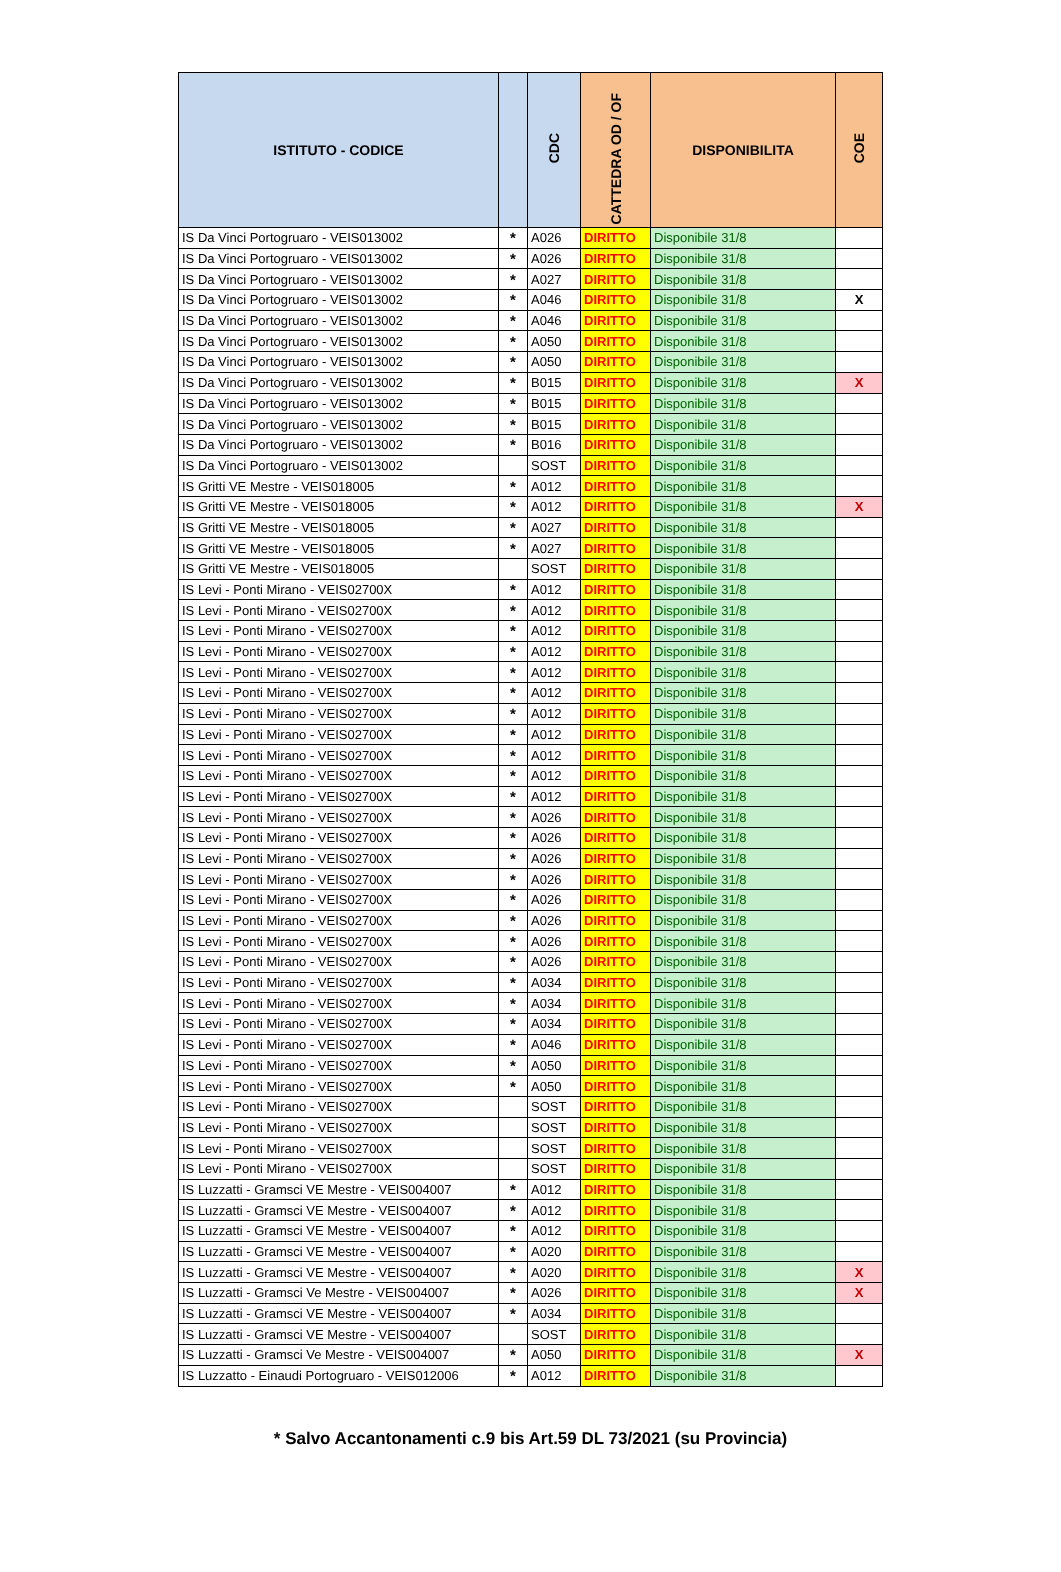| ISTITUTO - CODICE | | CDC | CATTEDRA OD / OF | DISPONIBILITA | COE |
| --- | --- | --- | --- | --- | --- |
| IS Da Vinci Portogruaro - VEIS013002 | * | A026 | DIRITTO | Disponibile 31/8 | |
| IS Da Vinci Portogruaro - VEIS013002 | * | A026 | DIRITTO | Disponibile 31/8 | |
| IS Da Vinci Portogruaro - VEIS013002 | * | A027 | DIRITTO | Disponibile 31/8 | |
| IS Da Vinci Portogruaro - VEIS013002 | * | A046 | DIRITTO | Disponibile 31/8 | X |
| IS Da Vinci Portogruaro - VEIS013002 | * | A046 | DIRITTO | Disponibile 31/8 | |
| IS Da Vinci Portogruaro - VEIS013002 | * | A050 | DIRITTO | Disponibile 31/8 | |
| IS Da Vinci Portogruaro - VEIS013002 | * | A050 | DIRITTO | Disponibile 31/8 | |
| IS Da Vinci Portogruaro - VEIS013002 | * | B015 | DIRITTO | Disponibile 31/8 | X |
| IS Da Vinci Portogruaro - VEIS013002 | * | B015 | DIRITTO | Disponibile 31/8 | |
| IS Da Vinci Portogruaro - VEIS013002 | * | B015 | DIRITTO | Disponibile 31/8 | |
| IS Da Vinci Portogruaro - VEIS013002 | * | B016 | DIRITTO | Disponibile 31/8 | |
| IS Da Vinci Portogruaro - VEIS013002 | | SOST | DIRITTO | Disponibile 31/8 | |
| IS Gritti VE Mestre - VEIS018005 | * | A012 | DIRITTO | Disponibile 31/8 | |
| IS Gritti VE Mestre - VEIS018005 | * | A012 | DIRITTO | Disponibile 31/8 | X |
| IS Gritti VE Mestre - VEIS018005 | * | A027 | DIRITTO | Disponibile 31/8 | |
| IS Gritti VE Mestre - VEIS018005 | * | A027 | DIRITTO | Disponibile 31/8 | |
| IS Gritti VE Mestre - VEIS018005 | | SOST | DIRITTO | Disponibile 31/8 | |
| IS Levi - Ponti Mirano - VEIS02700X | * | A012 | DIRITTO | Disponibile 31/8 | |
| IS Levi - Ponti Mirano - VEIS02700X | * | A012 | DIRITTO | Disponibile 31/8 | |
| IS Levi - Ponti Mirano - VEIS02700X | * | A012 | DIRITTO | Disponibile 31/8 | |
| IS Levi - Ponti Mirano - VEIS02700X | * | A012 | DIRITTO | Disponibile 31/8 | |
| IS Levi - Ponti Mirano - VEIS02700X | * | A012 | DIRITTO | Disponibile 31/8 | |
| IS Levi - Ponti Mirano - VEIS02700X | * | A012 | DIRITTO | Disponibile 31/8 | |
| IS Levi - Ponti Mirano - VEIS02700X | * | A012 | DIRITTO | Disponibile 31/8 | |
| IS Levi - Ponti Mirano - VEIS02700X | * | A012 | DIRITTO | Disponibile 31/8 | |
| IS Levi - Ponti Mirano - VEIS02700X | * | A012 | DIRITTO | Disponibile 31/8 | |
| IS Levi - Ponti Mirano - VEIS02700X | * | A012 | DIRITTO | Disponibile 31/8 | |
| IS Levi - Ponti Mirano - VEIS02700X | * | A012 | DIRITTO | Disponibile 31/8 | |
| IS Levi - Ponti Mirano - VEIS02700X | * | A026 | DIRITTO | Disponibile 31/8 | |
| IS Levi - Ponti Mirano - VEIS02700X | * | A026 | DIRITTO | Disponibile 31/8 | |
| IS Levi - Ponti Mirano - VEIS02700X | * | A026 | DIRITTO | Disponibile 31/8 | |
| IS Levi - Ponti Mirano - VEIS02700X | * | A026 | DIRITTO | Disponibile 31/8 | |
| IS Levi - Ponti Mirano - VEIS02700X | * | A026 | DIRITTO | Disponibile 31/8 | |
| IS Levi - Ponti Mirano - VEIS02700X | * | A026 | DIRITTO | Disponibile 31/8 | |
| IS Levi - Ponti Mirano - VEIS02700X | * | A026 | DIRITTO | Disponibile 31/8 | |
| IS Levi - Ponti Mirano - VEIS02700X | * | A026 | DIRITTO | Disponibile 31/8 | |
| IS Levi - Ponti Mirano - VEIS02700X | * | A034 | DIRITTO | Disponibile 31/8 | |
| IS Levi - Ponti Mirano - VEIS02700X | * | A034 | DIRITTO | Disponibile 31/8 | |
| IS Levi - Ponti Mirano - VEIS02700X | * | A034 | DIRITTO | Disponibile 31/8 | |
| IS Levi - Ponti Mirano - VEIS02700X | * | A046 | DIRITTO | Disponibile 31/8 | |
| IS Levi - Ponti Mirano - VEIS02700X | * | A050 | DIRITTO | Disponibile 31/8 | |
| IS Levi - Ponti Mirano - VEIS02700X | * | A050 | DIRITTO | Disponibile 31/8 | |
| IS Levi - Ponti Mirano - VEIS02700X | | SOST | DIRITTO | Disponibile 31/8 | |
| IS Levi - Ponti Mirano - VEIS02700X | | SOST | DIRITTO | Disponibile 31/8 | |
| IS Levi - Ponti Mirano - VEIS02700X | | SOST | DIRITTO | Disponibile 31/8 | |
| IS Levi - Ponti Mirano - VEIS02700X | | SOST | DIRITTO | Disponibile 31/8 | |
| IS Luzzatti - Gramsci VE Mestre - VEIS004007 | * | A012 | DIRITTO | Disponibile 31/8 | |
| IS Luzzatti - Gramsci VE Mestre - VEIS004007 | * | A012 | DIRITTO | Disponibile 31/8 | |
| IS Luzzatti - Gramsci VE Mestre - VEIS004007 | * | A012 | DIRITTO | Disponibile 31/8 | |
| IS Luzzatti - Gramsci VE Mestre - VEIS004007 | * | A020 | DIRITTO | Disponibile 31/8 | |
| IS Luzzatti - Gramsci VE Mestre - VEIS004007 | * | A020 | DIRITTO | Disponibile 31/8 | X |
| IS Luzzatti - Gramsci Ve Mestre - VEIS004007 | * | A026 | DIRITTO | Disponibile 31/8 | X |
| IS Luzzatti - Gramsci VE Mestre - VEIS004007 | * | A034 | DIRITTO | Disponibile 31/8 | |
| IS Luzzatti - Gramsci VE Mestre - VEIS004007 | | SOST | DIRITTO | Disponibile 31/8 | |
| IS Luzzatti - Gramsci Ve Mestre - VEIS004007 | * | A050 | DIRITTO | Disponibile 31/8 | X |
| IS Luzzatto - Einaudi Portogruaro - VEIS012006 | * | A012 | DIRITTO | Disponibile 31/8 | |
* Salvo Accantonamenti c.9 bis Art.59 DL 73/2021 (su Provincia)